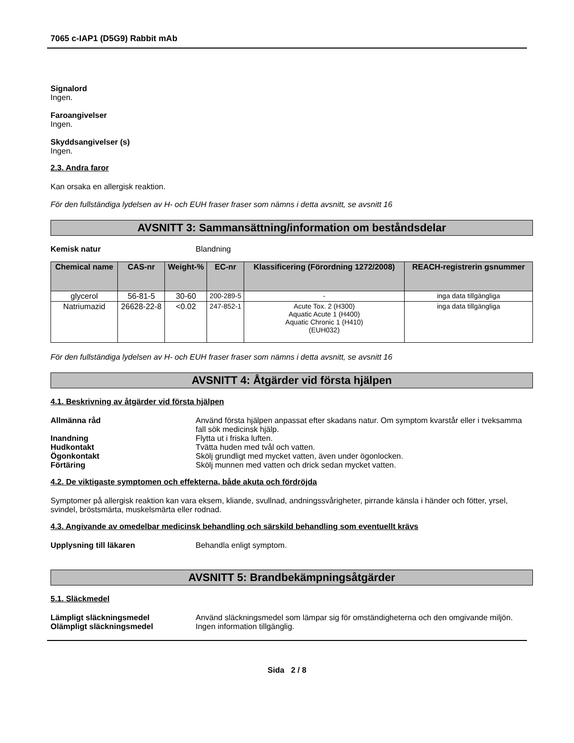7065 c-IAP1 (D5G9) Rabbit mAb
Signalord
Ingen.
Faroangivelser
Ingen.
Skyddsangivelser (s)
Ingen.
2.3. Andra faror
Kan orsaka en allergisk reaktion.
För den fullständiga lydelsen av H- och EUH fraser fraser som nämns i detta avsnitt, se avsnitt 16
AVSNITT 3: Sammansättning/information om beståndsdelar
Kemisk natur Blandning
| Chemical name | CAS-nr | Weight-% | EC-nr | Klassificering (Förordning 1272/2008) | REACH-registrerin gsnummer |
| --- | --- | --- | --- | --- | --- |
| glycerol | 56-81-5 | 30-60 | 200-289-5 | - | inga data tillgängliga |
| Natriumazid | 26628-22-8 | <0.02 | 247-852-1 | Acute Tox. 2 (H300) Aquatic Acute 1 (H400) Aquatic Chronic 1 (H410) (EUH032) | inga data tillgängliga |
För den fullständiga lydelsen av H- och EUH fraser fraser som nämns i detta avsnitt, se avsnitt 16
AVSNITT 4: Åtgärder vid första hjälpen
4.1. Beskrivning av åtgärder vid första hjälpen
Allmänna råd Använd första hjälpen anpassat efter skadans natur. Om symptom kvarstår eller i tveksamma fall sök medicinsk hjälp.
Inandning Flytta ut i friska luften.
Hudkontakt Tvätta huden med tvål och vatten.
Ögonkontakt Skölj grundligt med mycket vatten, även under ögonlocken.
Förtäring Skölj munnen med vatten och drick sedan mycket vatten.
4.2. De viktigaste symptomen och effekterna, både akuta och fördröjda
Symptomer på allergisk reaktion kan vara eksem, kliande, svullnad, andningssvårigheter, pirrande känsla i händer och fötter, yrsel, svindel, bröstsmärta, muskelsmärta eller rodnad.
4.3. Angivande av omedelbar medicinsk behandling och särskild behandling som eventuellt krävs
Upplysning till läkaren Behandla enligt symptom.
AVSNITT 5: Brandbekämpningsåtgärder
5.1. Släckmedel
Lämpligt släckningsmedel Använd släckningsmedel som lämpar sig för omständigheterna och den omgivande miljön.
Olämpligt släckningsmedel Ingen information tillgänglig.
Sida 2 / 8